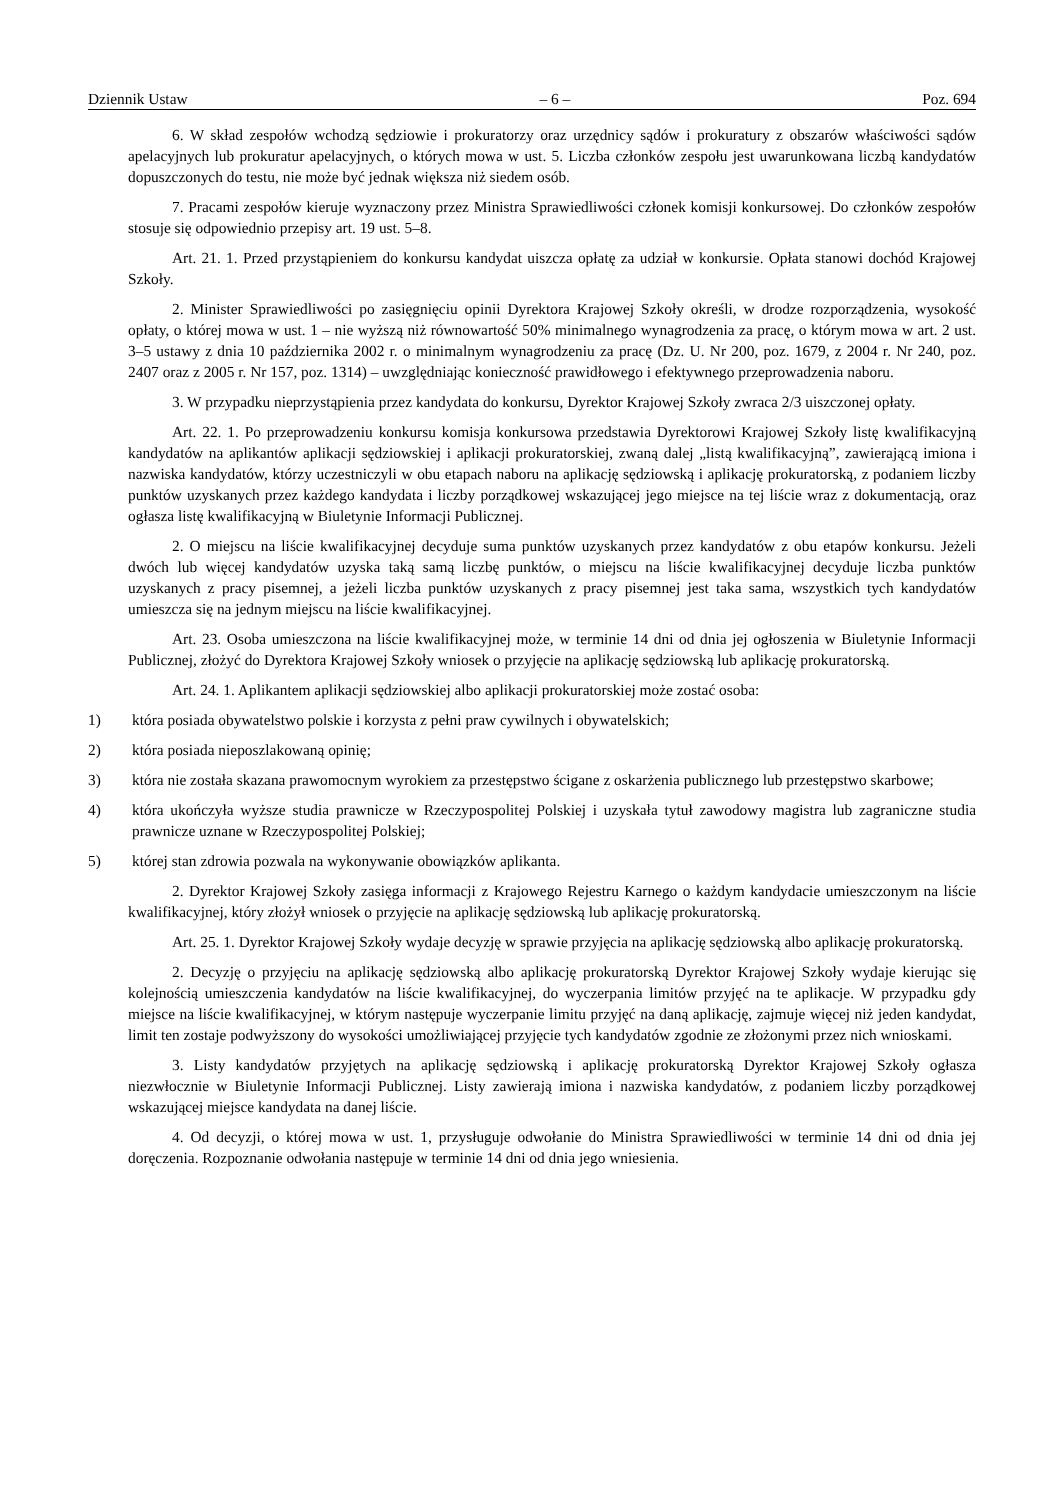Dziennik Ustaw – 6 – Poz. 694
6. W skład zespołów wchodzą sędziowie i prokuratorzy oraz urzędnicy sądów i prokuratury z obszarów właściwości sądów apelacyjnych lub prokuratur apelacyjnych, o których mowa w ust. 5. Liczba członków zespołu jest uwarunkowana liczbą kandydatów dopuszczonych do testu, nie może być jednak większa niż siedem osób.
7. Pracami zespołów kieruje wyznaczony przez Ministra Sprawiedliwości członek komisji konkursowej. Do członków zespołów stosuje się odpowiednio przepisy art. 19 ust. 5–8.
Art. 21. 1. Przed przystąpieniem do konkursu kandydat uiszcza opłatę za udział w konkursie. Opłata stanowi dochód Krajowej Szkoły.
2. Minister Sprawiedliwości po zasięgnięciu opinii Dyrektora Krajowej Szkoły określi, w drodze rozporządzenia, wysokość opłaty, o której mowa w ust. 1 – nie wyższą niż równowartość 50% minimalnego wynagrodzenia za pracę, o którym mowa w art. 2 ust. 3–5 ustawy z dnia 10 października 2002 r. o minimalnym wynagrodzeniu za pracę (Dz. U. Nr 200, poz. 1679, z 2004 r. Nr 240, poz. 2407 oraz z 2005 r. Nr 157, poz. 1314) – uwzględniając konieczność prawidłowego i efektywnego przeprowadzenia naboru.
3. W przypadku nieprzystąpienia przez kandydata do konkursu, Dyrektor Krajowej Szkoły zwraca 2/3 uiszczonej opłaty.
Art. 22. 1. Po przeprowadzeniu konkursu komisja konkursowa przedstawia Dyrektorowi Krajowej Szkoły listę kwalifikacyjną kandydatów na aplikantów aplikacji sędziowskiej i aplikacji prokuratorskiej, zwaną dalej „listą kwalifikacyjną”, zawierającą imiona i nazwiska kandydatów, którzy uczestniczyli w obu etapach naboru na aplikację sędziowską i aplikację prokuratorską, z podaniem liczby punktów uzyskanych przez każdego kandydata i liczby porządkowej wskazującej jego miejsce na tej liście wraz z dokumentacją, oraz ogłasza listę kwalifikacyjną w Biuletynie Informacji Publicznej.
2. O miejscu na liście kwalifikacyjnej decyduje suma punktów uzyskanych przez kandydatów z obu etapów konkursu. Jeżeli dwóch lub więcej kandydatów uzyska taką samą liczbę punktów, o miejscu na liście kwalifikacyjnej decyduje liczba punktów uzyskanych z pracy pisemnej, a jeżeli liczba punktów uzyskanych z pracy pisemnej jest taka sama, wszystkich tych kandydatów umieszcza się na jednym miejscu na liście kwalifikacyjnej.
Art. 23. Osoba umieszczona na liście kwalifikacyjnej może, w terminie 14 dni od dnia jej ogłoszenia w Biuletynie Informacji Publicznej, złożyć do Dyrektora Krajowej Szkoły wniosek o przyjęcie na aplikację sędziowską lub aplikację prokuratorską.
Art. 24. 1. Aplikantem aplikacji sędziowskiej albo aplikacji prokuratorskiej może zostać osoba:
1) która posiada obywatelstwo polskie i korzysta z pełni praw cywilnych i obywatelskich;
2) która posiada nieposzlakowaną opinię;
3) która nie została skazana prawomocnym wyrokiem za przestępstwo ścigane z oskarżenia publicznego lub przestępstwo skarbowe;
4) która ukończyła wyższe studia prawnicze w Rzeczypospolitej Polskiej i uzyskała tytuł zawodowy magistra lub zagraniczne studia prawnicze uznane w Rzeczypospolitej Polskiej;
5) której stan zdrowia pozwala na wykonywanie obowiązków aplikanta.
2. Dyrektor Krajowej Szkoły zasięga informacji z Krajowego Rejestru Karnego o każdym kandydacie umieszczonym na liście kwalifikacyjnej, który złożył wniosek o przyjęcie na aplikację sędziowską lub aplikację prokuratorską.
Art. 25. 1. Dyrektor Krajowej Szkoły wydaje decyzję w sprawie przyjęcia na aplikację sędziowską albo aplikację prokuratorską.
2. Decyzję o przyjęciu na aplikację sędziowską albo aplikację prokuratorską Dyrektor Krajowej Szkoły wydaje kierując się kolejnością umieszczenia kandydatów na liście kwalifikacyjnej, do wyczerpania limitów przyjęć na te aplikacje. W przypadku gdy miejsce na liście kwalifikacyjnej, w którym następuje wyczerpanie limitu przyjęć na daną aplikację, zajmuje więcej niż jeden kandydat, limit ten zostaje podwyższony do wysokości umożliwiającej przyjęcie tych kandydatów zgodnie ze złożonymi przez nich wnioskami.
3. Listy kandydatów przyjętych na aplikację sędziowską i aplikację prokuratorską Dyrektor Krajowej Szkoły ogłasza niezwłocznie w Biuletynie Informacji Publicznej. Listy zawierają imiona i nazwiska kandydatów, z podaniem liczby porządkowej wskazującej miejsce kandydata na danej liście.
4. Od decyzji, o której mowa w ust. 1, przysługuje odwołanie do Ministra Sprawiedliwości w terminie 14 dni od dnia jej doręczenia. Rozpoznanie odwołania następuje w terminie 14 dni od dnia jego wniesienia.